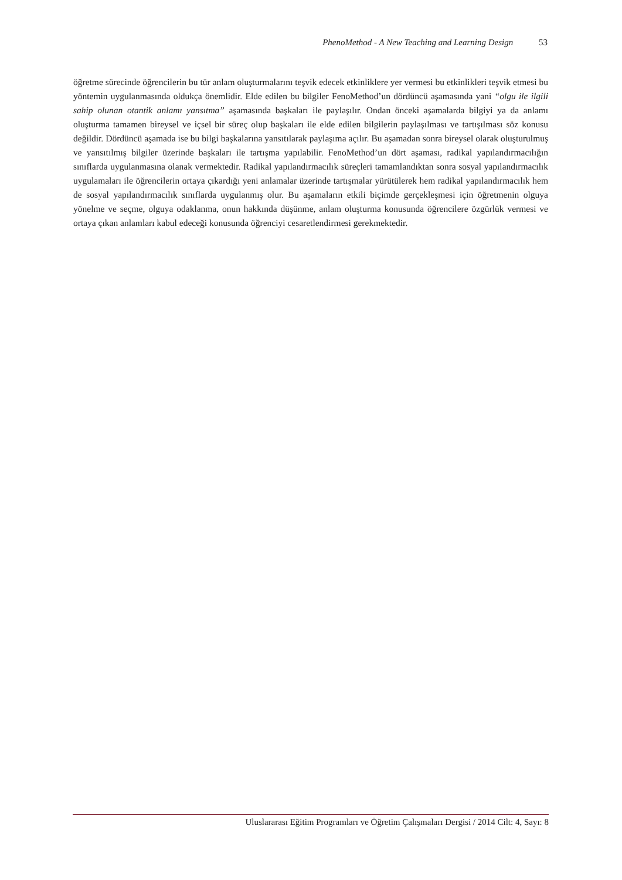PhenoMethod - A New Teaching and Learning Design 53
öğretme sürecinde öğrencilerin bu tür anlam oluşturmalarını teşvik edecek etkinliklere yer vermesi bu etkinlikleri teşvik etmesi bu yöntemin uygulanmasında oldukça önemlidir. Elde edilen bu bilgiler FenoMethod’un dördüncü aşamasında yani “olgu ile ilgili sahip olunan otantik anlamı yansıtma” aşamasında başkaları ile paylaşılır. Ondan önceki aşamalarda bilgiyi ya da anlamı oluşturma tamamen bireysel ve içsel bir süreç olup başkaları ile elde edilen bilgilerin paylaşılması ve tartışılması söz konusu değildir. Dördüncü aşamada ise bu bilgi başkalarına yansıtılarak paylaşıma açılır. Bu aşamadan sonra bireysel olarak oluşturulmuş ve yansıtılmış bilgiler üzerinde başkaları ile tartışma yapılabilir. FenoMethod’un dört aşaması, radikal yapılandırmacılığın sınıflarda uygulanmasına olanak vermektedir. Radikal yapılandırmacılık süreçleri tamamlandıktan sonra sosyal yapılandırmacılık uygulamaları ile öğrencilerin ortaya çıkardığı yeni anlamalar üzerinde tartışmalar yürütülerek hem radikal yapılandırmacılık hem de sosyal yapılandırmacılık sınıflarda uygulanmış olur. Bu aşamaların etkili biçimde gerçekleşmesi için öğretmenin olguya yönelme ve seçme, olguya odaklanma, onun hakkında düşünme, anlam oluşturma konusunda öğrencilere özgürlük vermesi ve ortaya çıkan anlamları kabul edeceği konusunda öğrenciyi cesaretlendirmesi gerekmektedir.
Uluslararası Eğitim Programları ve Öğretim Çalışmaları Dergisi / 2014 Cilt: 4, Sayı: 8